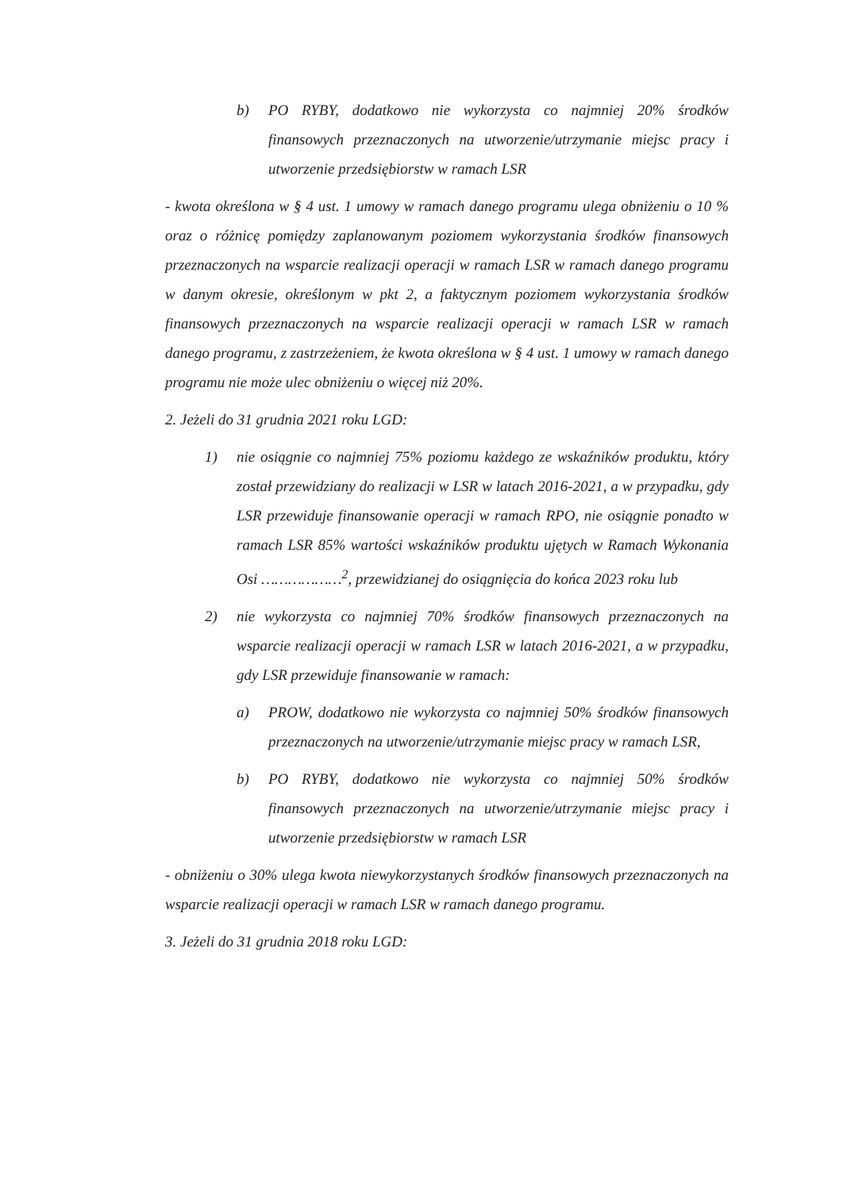b) PO RYBY, dodatkowo nie wykorzysta co najmniej 20% środków finansowych przeznaczonych na utworzenie/utrzymanie miejsc pracy i utworzenie przedsiębiorstw w ramach LSR
- kwota określona w § 4 ust. 1 umowy w ramach danego programu ulega obniżeniu o 10 % oraz o różnicę pomiędzy zaplanowanym poziomem wykorzystania środków finansowych przeznaczonych na wsparcie realizacji operacji w ramach LSR w ramach danego programu w danym okresie, określonym w pkt 2, a faktycznym poziomem wykorzystania środków finansowych przeznaczonych na wsparcie realizacji operacji w ramach LSR w ramach danego programu, z zastrzeżeniem, że kwota określona w § 4 ust. 1 umowy w ramach danego programu nie może ulec obniżeniu o więcej niż 20%.
2. Jeżeli do 31 grudnia 2021 roku LGD:
1) nie osiągnie co najmniej 75% poziomu każdego ze wskaźników produktu, który został przewidziany do realizacji w LSR w latach 2016-2021, a w przypadku, gdy LSR przewiduje finansowanie operacji w ramach RPO, nie osiągnie ponadto w ramach LSR 85% wartości wskaźników produktu ujętych w Ramach Wykonania Osi ………………<sup>2</sup>, przewidzianej do osiągnięcia do końca 2023 roku lub
2) nie wykorzysta co najmniej 70% środków finansowych przeznaczonych na wsparcie realizacji operacji w ramach LSR w latach 2016-2021, a w przypadku, gdy LSR przewiduje finansowanie w ramach:
a) PROW, dodatkowo nie wykorzysta co najmniej 50% środków finansowych przeznaczonych na utworzenie/utrzymanie miejsc pracy w ramach LSR,
b) PO RYBY, dodatkowo nie wykorzysta co najmniej 50% środków finansowych przeznaczonych na utworzenie/utrzymanie miejsc pracy i utworzenie przedsiębiorstw w ramach LSR
- obniżeniu o 30% ulega kwota niewykorzystanych środków finansowych przeznaczonych na wsparcie realizacji operacji w ramach LSR w ramach danego programu.
3. Jeżeli do 31 grudnia 2018 roku LGD: